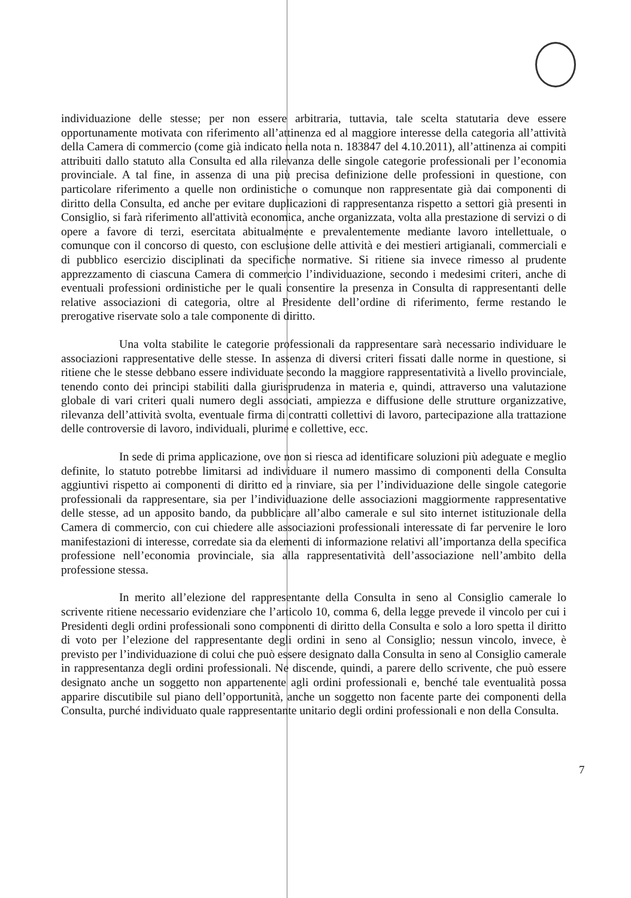individuazione delle stesse; per non essere arbitraria, tuttavia, tale scelta statutaria deve essere opportunamente motivata con riferimento all’attinenza ed al maggiore interesse della categoria all’attività della Camera di commercio (come già indicato nella nota n. 183847 del 4.10.2011), all’attinenza ai compiti attribuiti dallo statuto alla Consulta ed alla rilevanza delle singole categorie professionali per l’economia provinciale. A tal fine, in assenza di una più precisa definizione delle professioni in questione, con particolare riferimento a quelle non ordinistiche o comunque non rappresentate già dai componenti di diritto della Consulta, ed anche per evitare duplicazioni di rappresentanza rispetto a settori già presenti in Consiglio, si farà riferimento all'attività economica, anche organizzata, volta alla prestazione di servizi o di opere a favore di terzi, esercitata abitualmente e prevalentemente mediante lavoro intellettuale, o comunque con il concorso di questo, con esclusione delle attività e dei mestieri artigianali, commerciali e di pubblico esercizio disciplinati da specifiche normative. Si ritiene sia invece rimesso al prudente apprezzamento di ciascuna Camera di commercio l’individuazione, secondo i medesimi criteri, anche di eventuali professioni ordinistiche per le quali consentire la presenza in Consulta di rappresentanti delle relative associazioni di categoria, oltre al Presidente dell’ordine di riferimento, ferme restando le prerogative riservate solo a tale componente di diritto.
Una volta stabilite le categorie professionali da rappresentare sarà necessario individuare le associazioni rappresentative delle stesse. In assenza di diversi criteri fissati dalle norme in questione, si ritiene che le stesse debbano essere individuate secondo la maggiore rappresentatività a livello provinciale, tenendo conto dei principi stabiliti dalla giurisprudenza in materia e, quindi, attraverso una valutazione globale di vari criteri quali numero degli associati, ampiezza e diffusione delle strutture organizzative, rilevanza dell’attività svolta, eventuale firma di contratti collettivi di lavoro, partecipazione alla trattazione delle controversie di lavoro, individuali, plurime e collettive, ecc.
In sede di prima applicazione, ove non si riesca ad identificare soluzioni più adeguate e meglio definite, lo statuto potrebbe limitarsi ad individuare il numero massimo di componenti della Consulta aggiuntivi rispetto ai componenti di diritto ed a rinviare, sia per l’individuazione delle singole categorie professionali da rappresentare, sia per l’individuazione delle associazioni maggiormente rappresentative delle stesse, ad un apposito bando, da pubblicare all’albo camerale e sul sito internet istituzionale della Camera di commercio, con cui chiedere alle associazioni professionali interessate di far pervenire le loro manifestazioni di interesse, corredate sia da elementi di informazione relativi all’importanza della specifica professione nell’economia provinciale, sia alla rappresentatività dell’associazione nell’ambito della professione stessa.
In merito all’elezione del rappresentante della Consulta in seno al Consiglio camerale lo scrivente ritiene necessario evidenziare che l’articolo 10, comma 6, della legge prevede il vincolo per cui i Presidenti degli ordini professionali sono componenti di diritto della Consulta e solo a loro spetta il diritto di voto per l’elezione del rappresentante degli ordini in seno al Consiglio; nessun vincolo, invece, è previsto per l’individuazione di colui che può essere designato dalla Consulta in seno al Consiglio camerale in rappresentanza degli ordini professionali. Ne discende, quindi, a parere dello scrivente, che può essere designato anche un soggetto non appartenente agli ordini professionali e, benché tale eventualità possa apparire discutibile sul piano dell’opportunità, anche un soggetto non facente parte dei componenti della Consulta, purché individuato quale rappresentante unitario degli ordini professionali e non della Consulta.
7